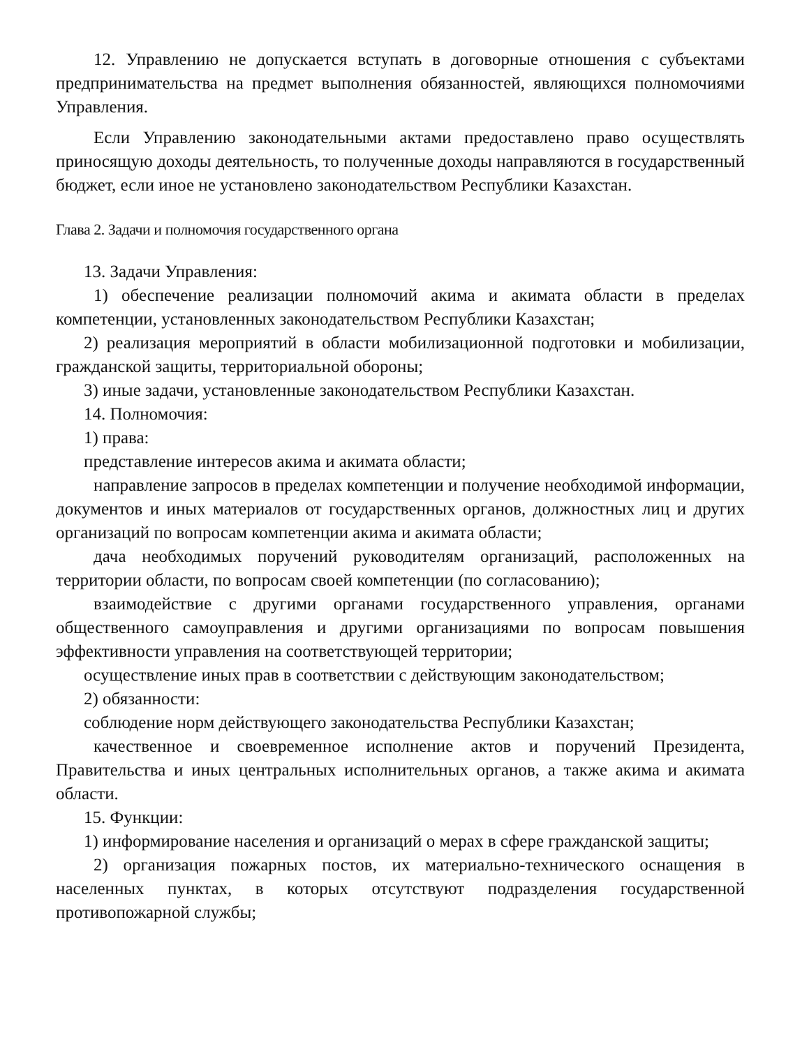12. Управлению не допускается вступать в договорные отношения с субъектами предпринимательства на предмет выполнения обязанностей, являющихся полномочиями Управления.
Если Управлению законодательными актами предоставлено право осуществлять приносящую доходы деятельность, то полученные доходы направляются в государственный бюджет, если иное не установлено законодательством Республики Казахстан.
Глава 2. Задачи и полномочия государственного органа
13. Задачи Управления:
1) обеспечение реализации полномочий акима и акимата области в пределах компетенции, установленных законодательством Республики Казахстан;
2) реализация мероприятий в области мобилизационной подготовки и мобилизации, гражданской защиты, территориальной обороны;
3) иные задачи, установленные законодательством Республики Казахстан.
14. Полномочия:
1) права:
представление интересов акима и акимата области;
направление запросов в пределах компетенции и получение необходимой информации, документов и иных материалов от государственных органов, должностных лиц и других организаций по вопросам компетенции акима и акимата области;
дача необходимых поручений руководителям организаций, расположенных на территории области, по вопросам своей компетенции (по согласованию);
взаимодействие с другими органами государственного управления, органами общественного самоуправления и другими организациями по вопросам повышения эффективности управления на соответствующей территории;
осуществление иных прав в соответствии с действующим законодательством;
2) обязанности:
соблюдение норм действующего законодательства Республики Казахстан;
качественное и своевременное исполнение актов и поручений Президента, Правительства и иных центральных исполнительных органов, а также акима и акимата области.
15. Функции:
1) информирование населения и организаций о мерах в сфере гражданской защиты;
2) организация пожарных постов, их материально-технического оснащения в населенных пунктах, в которых отсутствуют подразделения государственной противопожарной службы;